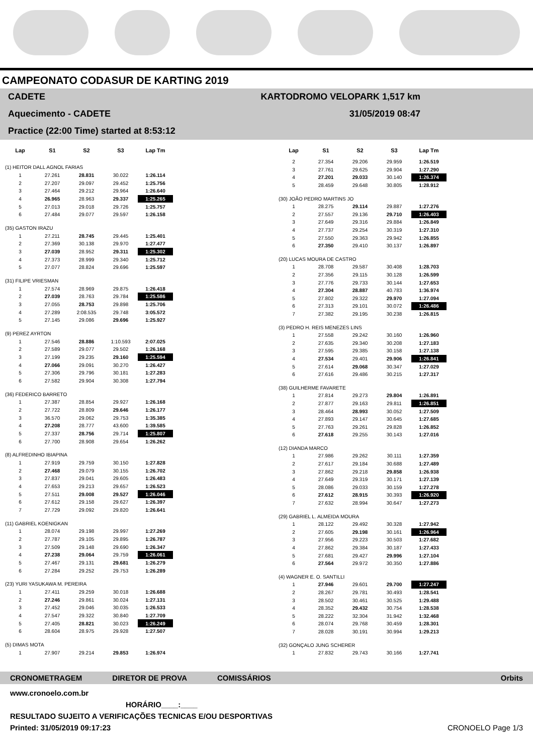CAMPEONATO CODASUR DE KARTING 2019
CADETE
Aquecimento - CADETE
Practice (22:00 Time) started at 8:53:12
KARTODROMO VELOPARK 1,517 km
31/05/2019 08:47
| Lap | S1 | S2 | S3 | Lap Tm |
| --- | --- | --- | --- | --- |
| (1) HEITOR DALL AGNOL FARIAS | | | | |
| 1 | 27.261 | 28.831 | 30.022 | 1:26.114 |
| 2 | 27.207 | 29.097 | 29.452 | 1:25.756 |
| 3 | 27.464 | 29.212 | 29.964 | 1:26.640 |
| 4 | 26.965 | 28.963 | 29.337 | 1:25.265 |
| 5 | 27.013 | 29.018 | 29.726 | 1:25.757 |
| 6 | 27.484 | 29.077 | 29.597 | 1:26.158 |
| (35) GASTON IRAZU | | | | |
| 1 | 27.211 | 28.745 | 29.445 | 1:25.401 |
| 2 | 27.369 | 30.138 | 29.970 | 1:27.477 |
| 3 | 27.039 | 28.952 | 29.311 | 1:25.302 |
| 4 | 27.373 | 28.999 | 29.340 | 1:25.712 |
| 5 | 27.077 | 28.824 | 29.696 | 1:25.597 |
| (31) FILIPE VRIESMAN | | | | |
| 1 | 27.574 | 28.969 | 29.875 | 1:26.418 |
| 2 | 27.039 | 28.763 | 29.784 | 1:25.586 |
| 3 | 27.055 | 28.753 | 29.898 | 1:25.706 |
| 4 | 27.289 | 2:08.535 | 29.748 | 3:05.572 |
| 5 | 27.145 | 29.086 | 29.696 | 1:25.927 |
| (9) PEREZ AYRTON | | | | |
| 1 | 27.546 | 28.886 | 1:10.593 | 2:07.025 |
| 2 | 27.589 | 29.077 | 29.502 | 1:26.168 |
| 3 | 27.199 | 29.235 | 29.160 | 1:25.594 |
| 4 | 27.066 | 29.091 | 30.270 | 1:26.427 |
| 5 | 27.306 | 29.796 | 30.181 | 1:27.283 |
| 6 | 27.582 | 29.904 | 30.308 | 1:27.794 |
| (36) FEDERICO BARRETO | | | | |
| 1 | 27.387 | 28.854 | 29.927 | 1:26.168 |
| 2 | 27.722 | 28.809 | 29.646 | 1:26.177 |
| 3 | 36.570 | 29.062 | 29.753 | 1:35.385 |
| 4 | 27.208 | 28.777 | 43.600 | 1:39.585 |
| 5 | 27.337 | 28.756 | 29.714 | 1:25.807 |
| 6 | 27.700 | 28.908 | 29.654 | 1:26.262 |
| (8) ALFREDINHO IBIAPINA | | | | |
| 1 | 27.919 | 29.759 | 30.150 | 1:27.828 |
| 2 | 27.468 | 29.079 | 30.155 | 1:26.702 |
| 3 | 27.837 | 29.041 | 29.605 | 1:26.483 |
| 4 | 27.653 | 29.213 | 29.657 | 1:26.523 |
| 5 | 27.511 | 29.008 | 29.527 | 1:26.046 |
| 6 | 27.612 | 29.158 | 29.627 | 1:26.397 |
| 7 | 27.729 | 29.092 | 29.820 | 1:26.641 |
| (11) GABRIEL KOENIGKAN | | | | |
| 1 | 28.074 | 29.198 | 29.997 | 1:27.269 |
| 2 | 27.787 | 29.105 | 29.895 | 1:26.787 |
| 3 | 27.509 | 29.148 | 29.690 | 1:26.347 |
| 4 | 27.238 | 29.064 | 29.759 | 1:26.061 |
| 5 | 27.467 | 29.131 | 29.681 | 1:26.279 |
| 6 | 27.284 | 29.252 | 29.753 | 1:26.289 |
| (23) YURI YASUKAWA M. PEREIRA | | | | |
| 1 | 27.411 | 29.259 | 30.018 | 1:26.688 |
| 2 | 27.246 | 29.861 | 30.024 | 1:27.131 |
| 3 | 27.452 | 29.046 | 30.035 | 1:26.533 |
| 4 | 27.547 | 29.322 | 30.840 | 1:27.709 |
| 5 | 27.405 | 28.821 | 30.023 | 1:26.249 |
| 6 | 28.604 | 28.975 | 29.928 | 1:27.507 |
| (5) DIMAS MOTA | | | | |
| 1 | 27.907 | 29.214 | 29.853 | 1:26.974 |
| Lap | S1 | S2 | S3 | Lap Tm |
| --- | --- | --- | --- | --- |
| 2 | 27.354 | 29.206 | 29.959 | 1:26.519 |
| 3 | 27.761 | 29.625 | 29.904 | 1:27.290 |
| 4 | 27.201 | 29.033 | 30.140 | 1:26.374 |
| 5 | 28.459 | 29.648 | 30.805 | 1:28.912 |
| (30) JOÃO PEDRO MARTINS JO | | | | |
| 1 | 28.275 | 29.114 | 29.887 | 1:27.276 |
| 2 | 27.557 | 29.136 | 29.710 | 1:26.403 |
| 3 | 27.649 | 29.316 | 29.884 | 1:26.849 |
| 4 | 27.737 | 29.254 | 30.319 | 1:27.310 |
| 5 | 27.550 | 29.363 | 29.942 | 1:26.855 |
| 6 | 27.350 | 29.410 | 30.137 | 1:26.897 |
| (20) LUCAS MOURA DE CASTRO | | | | |
| 1 | 28.708 | 29.587 | 30.408 | 1:28.703 |
| 2 | 27.356 | 29.115 | 30.128 | 1:26.599 |
| 3 | 27.776 | 29.733 | 30.144 | 1:27.653 |
| 4 | 27.304 | 28.887 | 40.783 | 1:36.974 |
| 5 | 27.802 | 29.322 | 29.970 | 1:27.094 |
| 6 | 27.313 | 29.101 | 30.072 | 1:26.486 |
| 7 | 27.382 | 29.195 | 30.238 | 1:26.815 |
| (3) PEDRO H. REIS MENEZES LINS | | | | |
| 1 | 27.558 | 29.242 | 30.160 | 1:26.960 |
| 2 | 27.635 | 29.340 | 30.208 | 1:27.183 |
| 3 | 27.595 | 29.385 | 30.158 | 1:27.138 |
| 4 | 27.534 | 29.401 | 29.906 | 1:26.841 |
| 5 | 27.614 | 29.068 | 30.347 | 1:27.029 |
| 6 | 27.616 | 29.486 | 30.215 | 1:27.317 |
| (38) GUILHERME FAVARETE | | | | |
| 1 | 27.814 | 29.273 | 29.804 | 1:26.891 |
| 2 | 27.877 | 29.163 | 29.811 | 1:26.851 |
| 3 | 28.464 | 28.993 | 30.052 | 1:27.509 |
| 4 | 27.893 | 29.147 | 30.645 | 1:27.685 |
| 5 | 27.763 | 29.261 | 29.828 | 1:26.852 |
| 6 | 27.618 | 29.255 | 30.143 | 1:27.016 |
| (12) DIANDA MARCO | | | | |
| 1 | 27.986 | 29.262 | 30.111 | 1:27.359 |
| 2 | 27.617 | 29.184 | 30.688 | 1:27.489 |
| 3 | 27.862 | 29.218 | 29.858 | 1:26.938 |
| 4 | 27.649 | 29.319 | 30.171 | 1:27.139 |
| 5 | 28.086 | 29.033 | 30.159 | 1:27.278 |
| 6 | 27.612 | 28.915 | 30.393 | 1:26.920 |
| 7 | 27.632 | 28.994 | 30.647 | 1:27.273 |
| (29) GABRIEL L. ALMEIDA MOURA | | | | |
| 1 | 28.122 | 29.492 | 30.328 | 1:27.942 |
| 2 | 27.605 | 29.198 | 30.161 | 1:26.964 |
| 3 | 27.956 | 29.223 | 30.503 | 1:27.682 |
| 4 | 27.862 | 29.384 | 30.187 | 1:27.433 |
| 5 | 27.681 | 29.427 | 29.996 | 1:27.104 |
| 6 | 27.564 | 29.972 | 30.350 | 1:27.886 |
| (4) WAGNER E. O. SANTILLI | | | | |
| 1 | 27.946 | 29.601 | 29.700 | 1:27.247 |
| 2 | 28.267 | 29.781 | 30.493 | 1:28.541 |
| 3 | 28.502 | 30.461 | 30.525 | 1:29.488 |
| 4 | 28.352 | 29.432 | 30.754 | 1:28.538 |
| 5 | 28.222 | 32.304 | 31.942 | 1:32.468 |
| 6 | 28.074 | 29.768 | 30.459 | 1:28.301 |
| 7 | 28.028 | 30.191 | 30.994 | 1:29.213 |
| (32) GONÇALO JUNG SCHERER | | | | |
| 1 | 27.832 | 29.743 | 30.166 | 1:27.741 |
CRONOMETRAGEM DIRETOR DE PROVA COMISSÁRIOS Orbits
www.cronoelo.com.br
HORÁRIO____:____
RESULTADO SUJEITO A VERIFICAÇÕES TECNICAS E/OU DESPORTIVAS
Printed: 31/05/2019 09:17:23 CRONOELO Page 1/3